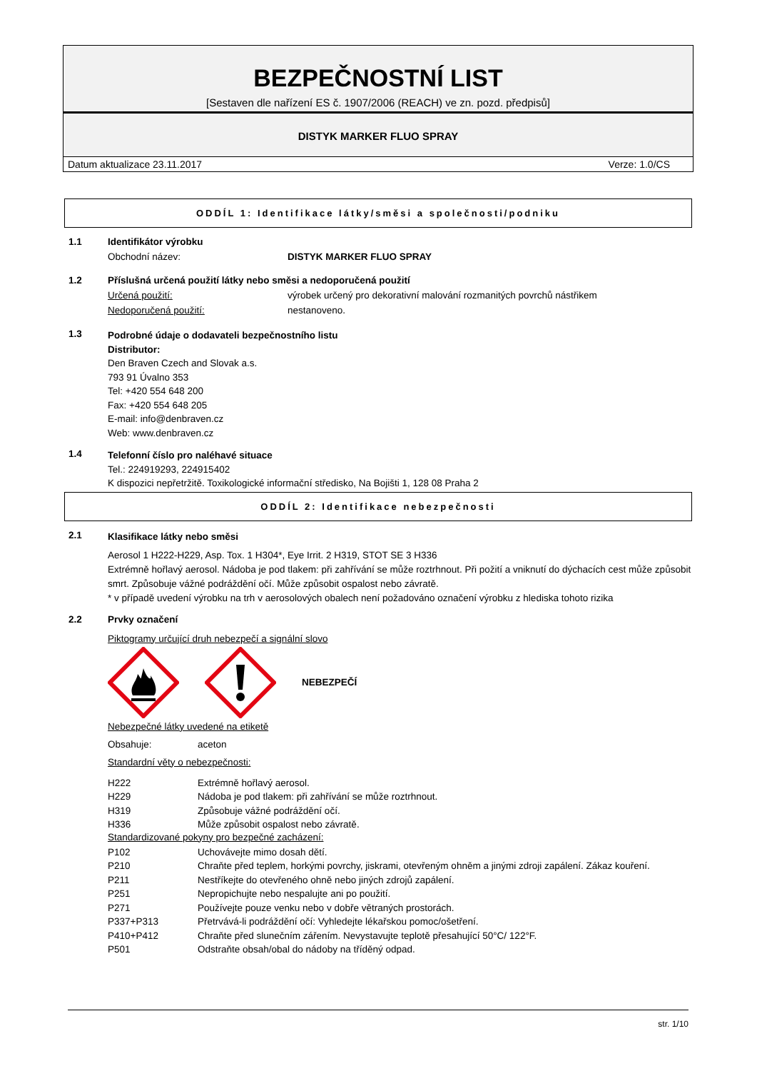BEZPEČNOSTNÍ LIST
[Sestaven dle nařízení ES č. 1907/2006 (REACH) ve zn. pozd. předpisů]
DISTYK MARKER FLUO SPRAY
Datum aktualizace 23.11.2017 Verze: 1.0/CS
ODDÍL 1: Identifikace látky/směsi a společnosti/podniku
1.1 Identifikátor výrobku
Obchodní název: DISTYK MARKER FLUO SPRAY
1.2 Příslušná určená použití látky nebo směsi a nedoporučená použití
Určená použití: výrobek určený pro dekorativní malování rozmanitých povrchů nástřikem
Nedoporučená použití: nestanoveno.
1.3
Podrobné údaje o dodavateli bezpečnostního listu
Distributor:
Den Braven Czech and Slovak a.s.
793 91 Úvalno 353
Tel: +420 554 648 200
Fax: +420 554 648 205
E-mail: info@denbraven.cz
Web: www.denbraven.cz
1.4
Telefonní číslo pro naléhavé situace
Tel.: 224919293, 224915402
K dispozici nepřetržitě. Toxikologické informační středisko, Na Bojišti 1, 128 08 Praha 2
ODDÍL 2: Identifikace nebezpečnosti
2.1
Klasifikace látky nebo směsi
Aerosol 1 H222-H229, Asp. Tox. 1 H304*, Eye Irrit. 2 H319, STOT SE 3 H336
Extrémně hořlavý aerosol. Nádoba je pod tlakem: při zahřívání se může roztrhnout. Při požití a vniknutí do dýchacích cest může způsobit smrt. Způsobuje vážné podráždění očí. Může způsobit ospalost nebo závratě.
* v případě uvedení výrobku na trh v aerosolových obalech není požadováno označení výrobku z hlediska tohoto rizika
2.2 Prvky označení
Piktogramy určující druh nebezpečí a signální slovo
NEBEZPEČÍ
Nebezpečné látky uvedené na etiketě
Obsahuje: aceton
Standardní věty o nebezpečnosti:
H222 Extrémně hořlavý aerosol.
H229 Nádoba je pod tlakem: při zahřívání se může roztrhnout.
H319 Způsobuje vážné podráždění očí.
H336 Může způsobit ospalost nebo závratě.
Standardizované pokyny pro bezpečné zacházení:
P102 Uchovávejte mimo dosah dětí.
P210 Chraňte před teplem, horkými povrchy, jiskrami, otevřeným ohněm a jinými zdroji zapálení. Zákaz kouření.
P211 Nestříkejte do otevřeného ohně nebo jiných zdrojů zapálení.
P251 Nepropichujte nebo nespalujte ani po použití.
P271 Používejte pouze venku nebo v dobře větraných prostorách.
P337+P313 Přetrvává-li podráždění očí: Vyhledejte lékařskou pomoc/ošetření.
P410+P412 Chraňte před slunečním zářením. Nevystavujte teplotě přesahující 50°C/ 122°F.
P501 Odstraňte obsah/obal do nádoby na tříděný odpad.
str. 1/10